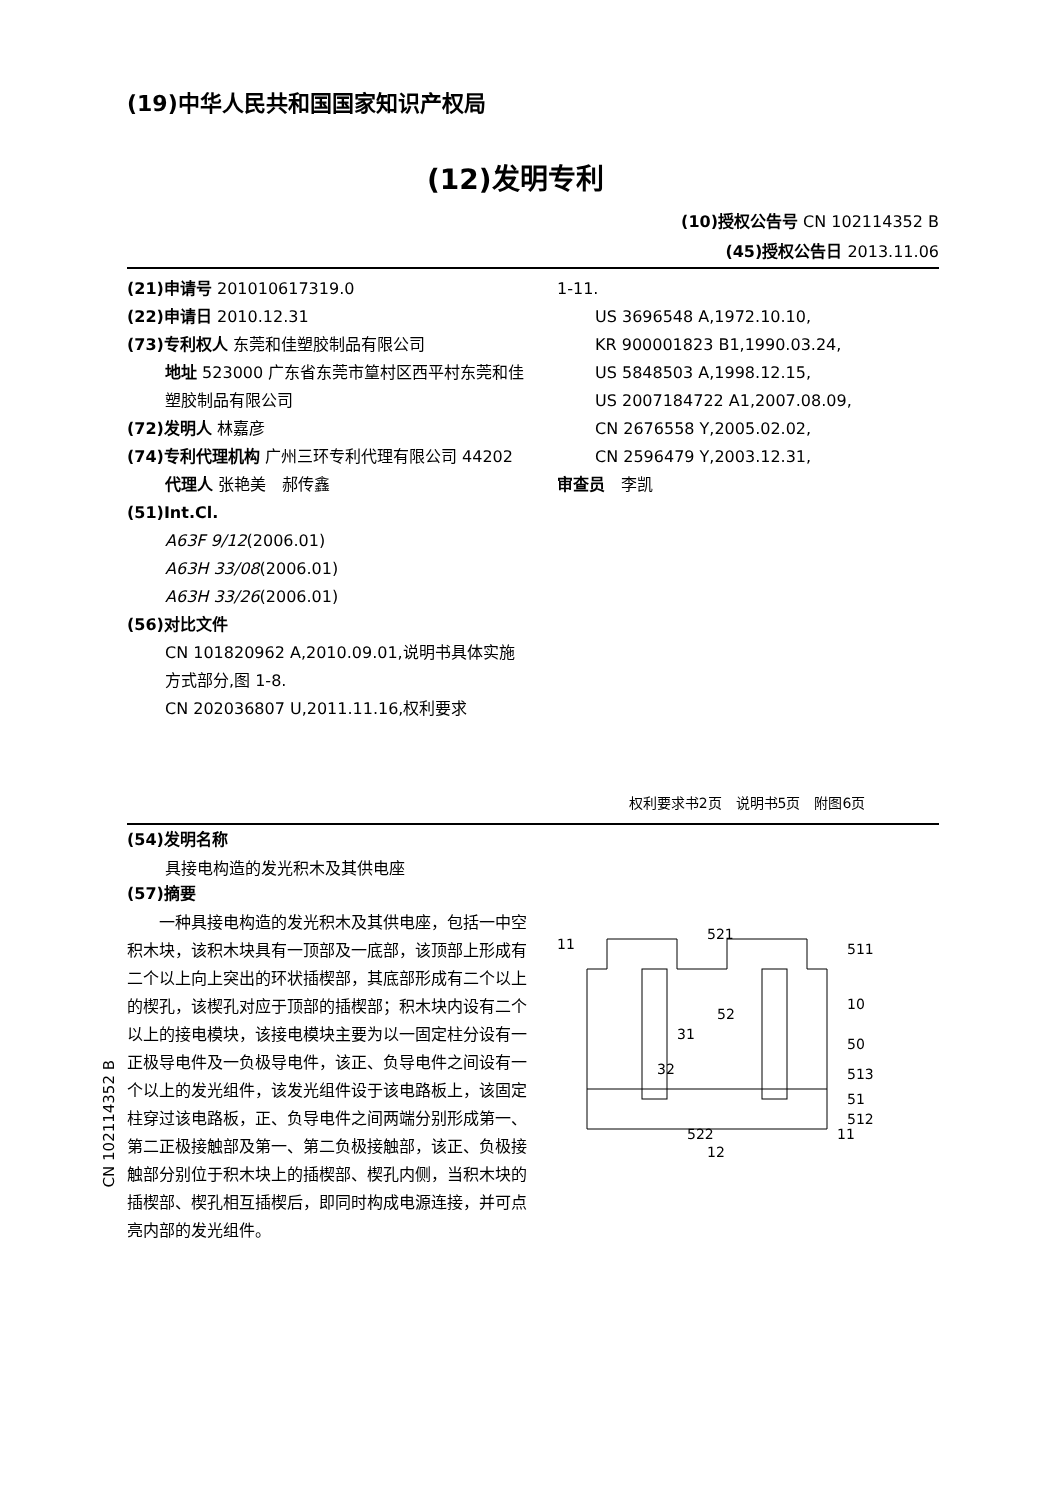(19)中华人民共和国国家知识产权局
(12)发明专利
(10)授权公告号 CN 102114352 B
(45)授权公告日 2013.11.06
(21)申请号 201010617319.0
(22)申请日 2010.12.31
(73)专利权人 东莞和佳塑胶制品有限公司
地址 523000 广东省东莞市篁村区西平村东莞和佳塑胶制品有限公司
(72)发明人 林嘉彦
(74)专利代理机构 广州三环专利代理有限公司 44202
代理人 张艳美　郝传鑫
(51)Int.Cl.
A63F 9/12(2006.01)
A63H 33/08(2006.01)
A63H 33/26(2006.01)
(56)对比文件
CN 101820962 A,2010.09.01,说明书具体实施方式部分,图 1-8.
CN 202036807 U,2011.11.16,权利要求
1-11.
US 3696548 A,1972.10.10,
KR 900001823 B1,1990.03.24,
US 5848503 A,1998.12.15,
US 2007184722 A1,2007.08.09,
CN 2676558 Y,2005.02.02,
CN 2596479 Y,2003.12.31,
审查员　李凯
权利要求书2页　说明书5页　附图6页
(54)发明名称
具接电构造的发光积木及其供电座
(57)摘要
一种具接电构造的发光积木及其供电座，包括一中空积木块，该积木块具有一顶部及一底部，该顶部上形成有二个以上向上突出的环状插楔部，其底部形成有二个以上的楔孔，该楔孔对应于顶部的插楔部；积木块内设有二个以上的接电模块，该接电模块主要为以一固定柱分设有一正极导电件及一负极导电件，该正、负导电件之间设有一个以上的发光组件，该发光组件设于该电路板上，该固定柱穿过该电路板，正、负导电件之间两端分别形成第一、第二正极接触部及第一、第二负极接触部，该正、负极接触部分别位于积木块上的插楔部、楔孔内侧，当积木块的插楔部、楔孔相互插楔后，即同时构成电源连接，并可点亮内部的发光组件。
11
521
511
10
52
50
31
32
513
51
512
522
11
12
CN 102114352 B